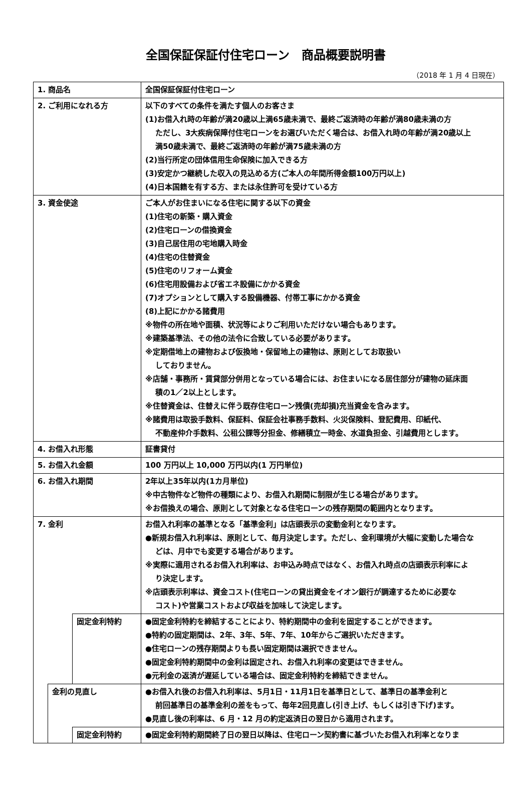全国保証保証付住宅ローン　商品概要説明書
（2018 年 1 月 4 日現在）
| 1. 商品名 | | | 全国保証保証付住宅ローン |
| 2. ご利用になれる方 | | | 以下のすべての条件を満たす個人のお客さま (1)お借入れ時の年齢が満20歳以上満65歳未満で、最終ご返済時の年齢が満80歳未満の方 ただし、3大疾病保障付住宅ローンをお選びいただく場合は、お借入れ時の年齢が満20歳以上 満50歳未満で、最終ご返済時の年齢が満75歳未満の方 (2)当行所定の団体信用生命保険に加入できる方 (3)安定かつ継続した収入の見込める方(ご本人の年間所得金額100万円以上) (4)日本国籍を有する方、または永住許可を受けている方 |
| 3. 資金使途 | | | ご本人がお住まいになる住宅に関する以下の資金 (1)住宅の新築・購入資金 (2)住宅ローンの借換資金 (3)自己居住用の宅地購入時金 (4)住宅の住替資金 (5)住宅のリフォーム資金 (6)住宅用設備および省エネ設備にかかる資金 (7)オプションとして購入する設備機器、付帯工事にかかる資金 (8)上記にかかる諸費用 ※物件の所在地や面積、状況等によりご利用いただけない場合もあります。 ※建築基準法、その他の法令に合致している必要があります。 ※定期借地上の建物および仮換地・保留地上の建物は、原則としてお取扱い しておりません。 ※店舗・事務所・賃貸部分併用となっている場合には、お住まいになる居住部分が建物の延床面 積の1／2以上とします。 ※住替資金は、住替えに伴う既存住宅ローン残債(売却損)充当資金を含みます。 ※諸費用は取扱手数料、保証料、保証会社事務手数料、火災保険料、登記費用、印紙代、 不動産仲介手数料、公租公課等分担金、修繕積立一時金、水道負担金、引越費用とします。 |
| 4. お借入れ形態 | | | 証書貸付 |
| 5. お借入れ金額 | | | 100 万円以上 10,000 万円以内(1 万円単位) |
| 6. お借入れ期間 | | | 2年以上35年以内(1カ月単位) ※中古物件など物件の種類により、お借入れ期間に制限が生じる場合があります。 ※お借換えの場合、原則として対象となる住宅ローンの残存期間の範囲内となります。 |
| 7. 金利 | | | お借入れ利率の基準となる「基準金利」は店頭表示の変動金利となります。 ●新規お借入れ利率は、原則として、毎月決定します。ただし、金利環境が大幅に変動した場合な どは、月中でも変更する場合があります。 ※実際に適用されるお借入れ利率は、お申込み時点ではなく、お借入れ時点の店頭表示利率によ り決定します。 ※店頭表示利率は、資金コスト(住宅ローンの貸出資金をイオン銀行が調達するために必要な コスト)や営業コストおよび収益を加味して決定します。 |
| | | 固定金利特約 | ●固定金利特約を締結することにより、特約期間中の金利を固定することができます。 ●特約の固定期間は、2年、3年、5年、7年、10年からご選択いただきます。 ●住宅ローンの残存期間よりも長い固定期間は選択できません。 ●固定金利特約期間中の金利は固定され、お借入れ利率の変更はできません。 ●元利金の返済が遅延している場合は、固定金利特約を締結できません。 |
| | 金利の見直し | | ●お借入れ後のお借入れ利率は、5月1日・11月1日を基準日として、基準日の基準金利と 前回基準日の基準金利の差をもって、毎年2回見直し(引き上げ、もしくは引き下げ)ます。 ●見直し後の利率は、6 月・12 月の約定返済日の翌日から適用されます。 |
| | | 固定金利特約 | ●固定金利特約期間終了日の翌日以降は、住宅ローン契約書に基づいたお借入れ利率となりま |